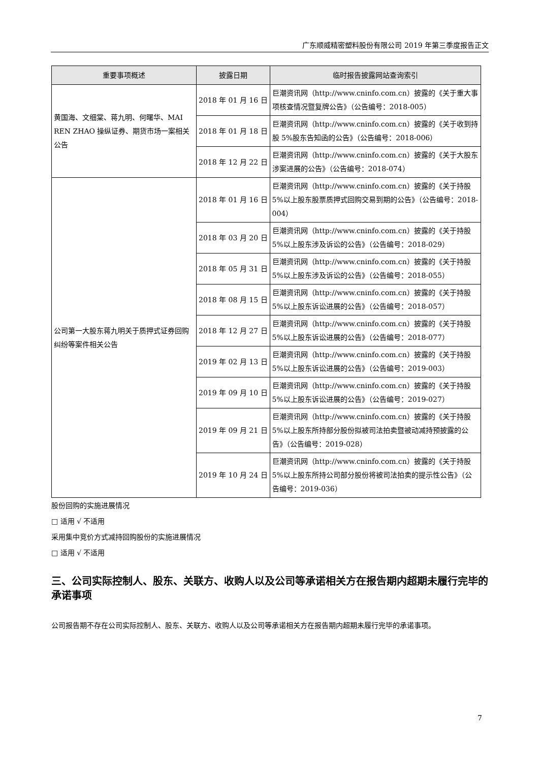广东顺威精密塑料股份有限公司 2019 年第三季度报告正文
| 重要事项概述 | 披露日期 | 临时报告披露网站查询索引 |
| --- | --- | --- |
| 黄国海、文细棠、蒋九明、何曙华、MAI REN ZHAO 操纵证券、期货市场一案相关公告 | 2018 年 01 月 16 日 | 巨潮资讯网（http://www.cninfo.com.cn）披露的《关于重大事项核查情况暨复牌公告》（公告编号：2018-005） |
| | 2018 年 01 月 18 日 | 巨潮资讯网（http://www.cninfo.com.cn）披露的《关于收到持股 5%股东告知函的公告》（公告编号：2018-006） |
| | 2018 年 12 月 22 日 | 巨潮资讯网（http://www.cninfo.com.cn）披露的《关于大股东涉案进展的公告》（公告编号：2018-074） |
| 公司第一大股东蒋九明关于质押式证券回购纠纷等案件相关公告 | 2018 年 01 月 16 日 | 巨潮资讯网（http://www.cninfo.com.cn）披露的《关于持股 5%以上股东股票质押式回购交易到期的公告》（公告编号：2018-004） |
| | 2018 年 03 月 20 日 | 巨潮资讯网（http://www.cninfo.com.cn）披露的《关于持股 5%以上股东涉及诉讼的公告》（公告编号：2018-029） |
| | 2018 年 05 月 31 日 | 巨潮资讯网（http://www.cninfo.com.cn）披露的《关于持股 5%以上股东涉及诉讼的公告》（公告编号：2018-055） |
| | 2018 年 08 月 15 日 | 巨潮资讯网（http://www.cninfo.com.cn）披露的《关于持股 5%以上股东诉讼进展的公告》（公告编号：2018-057） |
| | 2018 年 12 月 27 日 | 巨潮资讯网（http://www.cninfo.com.cn）披露的《关于持股 5%以上股东诉讼进展的公告》（公告编号：2018-077） |
| | 2019 年 02 月 13 日 | 巨潮资讯网（http://www.cninfo.com.cn）披露的《关于持股 5%以上股东诉讼进展的公告》（公告编号：2019-003） |
| | 2019 年 09 月 10 日 | 巨潮资讯网（http://www.cninfo.com.cn）披露的《关于持股 5%以上股东诉讼进展的公告》（公告编号：2019-027） |
| | 2019 年 09 月 21 日 | 巨潮资讯网（http://www.cninfo.com.cn）披露的《关于持股 5%以上股东所持部分股份拟被司法拍卖暨被动减持预披露的公告》（公告编号：2019-028） |
| | 2019 年 10 月 24 日 | 巨潮资讯网（http://www.cninfo.com.cn）披露的《关于持股 5%以上股东所持公司部分股份将被司法拍卖的提示性公告》（公告编号：2019-036） |
股份回购的实施进展情况
□ 适用 √ 不适用
采用集中竞价方式减持回购股份的实施进展情况
□ 适用 √ 不适用
三、公司实际控制人、股东、关联方、收购人以及公司等承诺相关方在报告期内超期未履行完毕的承诺事项
公司报告期不存在公司实际控制人、股东、关联方、收购人以及公司等承诺相关方在报告期内超期未履行完毕的承诺事项。
7